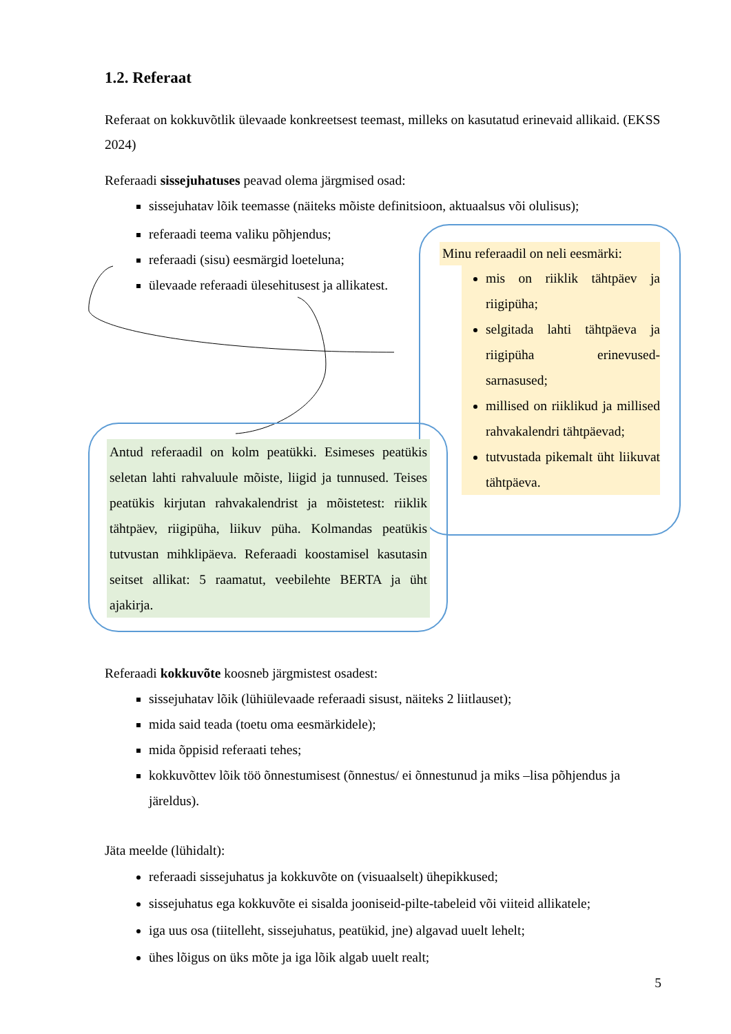1.2. Referaat
Referaat on kokkuvõtlik ülevaade konkreetsest teemast, milleks on kasutatud erinevaid allikaid. (EKSS 2024)
Referaadi sissejuhatuses peavad olema järgmised osad:
sissejuhatav lõik teemasse (näiteks mõiste definitsioon, aktuaalsus või olulisus);
referaadi teema valiku põhjendus;
referaadi (sisu) eesmärgid loeteluna;
ülevaade referaadi ülesehitusest ja allikatest.
Minu referaadil on neli eesmärki:
mis on riiklik tähtpäev ja riigipüha;
selgitada lahti tähtpäeva ja riigipüha erinevused-sarnasused;
millised on riiklikud ja millised rahvakalendri tähtpäevad;
tutvustada pikemalt üht liikuvat tähtpäeva.
Antud referaadil on kolm peatükki. Esimeses peatükis seletan lahti rahvaluule mõiste, liigid ja tunnused. Teises peatükis kirjutan rahvakalendrist ja mõistetest: riiklik tähtpäev, riigipüha, liikuv püha. Kolmandas peatükis tutvustan mihklipäeva. Referaadi koostamisel kasutasin seitset allikat: 5 raamatut, veebilehte BERTA ja üht ajakirja.
Referaadi kokkuvõte koosneb järgmistest osadest:
sissejuhatav lõik (lühiülevaade referaadi sisust, näiteks 2 liitlauset);
mida said teada (toetu oma eesmärkidele);
mida õppisid referaati tehes;
kokkuvõttev lõik töö õnnestumisest (õnnestus/ ei õnnestunud ja miks –lisa põhjendus ja järeldus).
Jäta meelde (lühidalt):
referaadi sissejuhatus ja kokkuvõte on (visuaalselt) ühepikkused;
sissejuhatus ega kokkuvõte ei sisalda jooniseid-pilte-tabeleid või viiteid allikatele;
iga uus osa (tiitelleht, sissejuhatus, peatükid, jne) algavad uuelt lehelt;
ühes lõigus on üks mõte ja iga lõik algab uuelt realt;
5